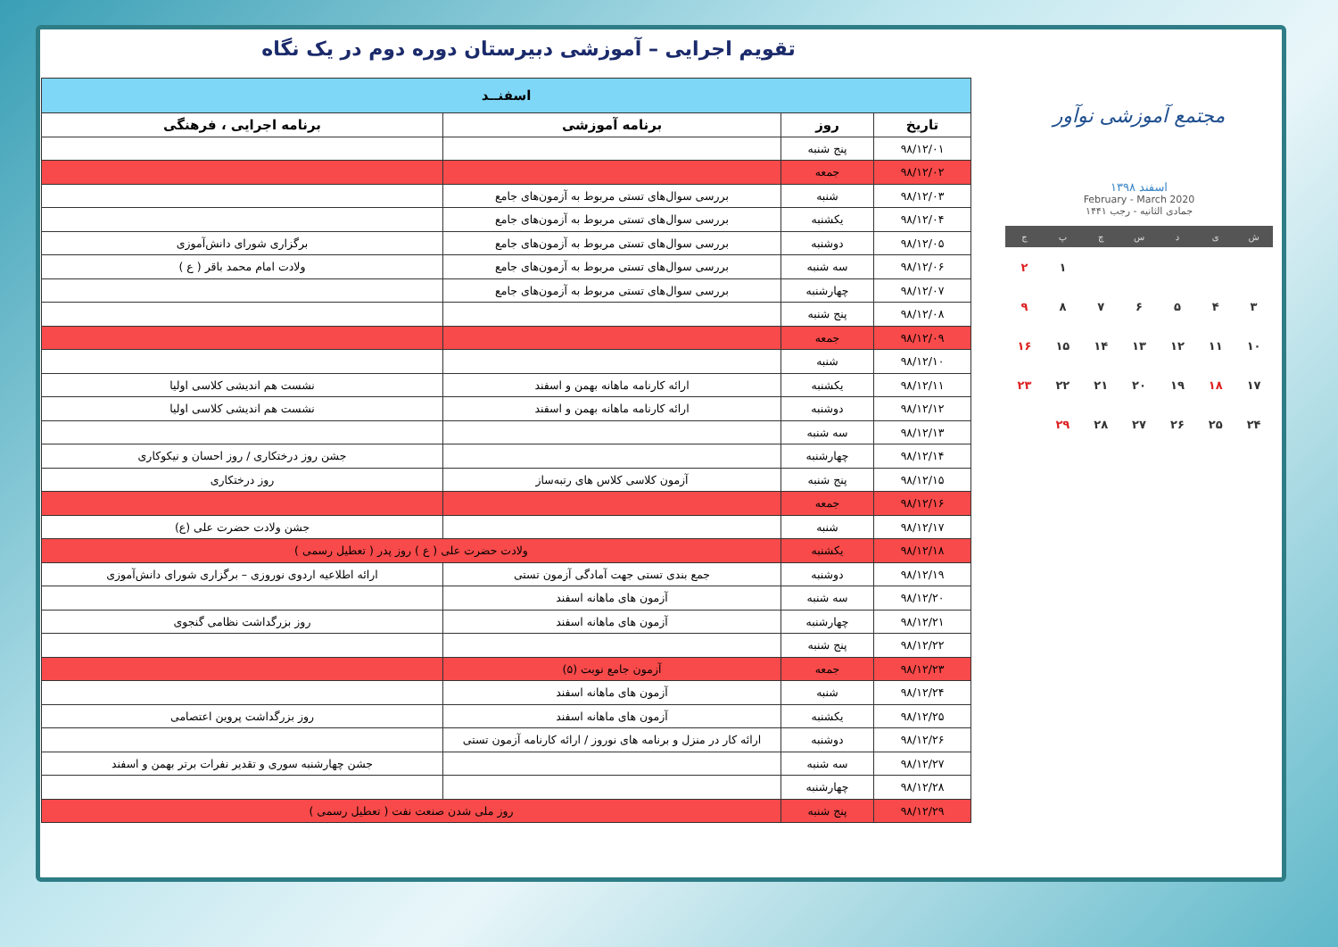تقویم اجرایی – آموزشی دبیرستان دوره دوم در یک نگاه
مجتمع آموزشی نوآور
اسفند ۱۳۹۸
February - March 2020
جمادی الثانیه - رجب ۱۴۴۱
| ش | ی | د | س | چ | پ | ج |
| --- | --- | --- | --- | --- | --- | --- |
| | | | | | ۱ | ۲ |
| ۳ | ۴ | ۵ | ۶ | ۷ | ۸ | ۹ |
| ۱۰ | ۱۱ | ۱۲ | ۱۳ | ۱۴ | ۱۵ | ۱۶ |
| ۱۷ | ۱۸ | ۱۹ | ۲۰ | ۲۱ | ۲۲ | ۲۳ |
| ۲۴ | ۲۵ | ۲۶ | ۲۷ | ۲۸ | ۲۹ | |
| اسفنــد | | | |
| --- | --- | --- | --- |
| تاریخ | روز | برنامه آموزشی | برنامه اجرایی ، فرهنگی |
| ۹۸/۱۲/۰۱ | پنج شنبه | | |
| ۹۸/۱۲/۰۲ | جمعه | | |
| ۹۸/۱۲/۰۳ | شنبه | بررسی سوال‌های تستی مربوط به آزمون‌های جامع | |
| ۹۸/۱۲/۰۴ | یکشنبه | بررسی سوال‌های تستی مربوط به آزمون‌های جامع | |
| ۹۸/۱۲/۰۵ | دوشنبه | بررسی سوال‌های تستی مربوط به آزمون‌های جامع | برگزاری شورای دانش‌آموزی |
| ۹۸/۱۲/۰۶ | سه شنبه | بررسی سوال‌های تستی مربوط به آزمون‌های جامع | ولادت امام محمد باقر ( ع ) |
| ۹۸/۱۲/۰۷ | چهارشنبه | بررسی سوال‌های تستی مربوط به آزمون‌های جامع | |
| ۹۸/۱۲/۰۸ | پنج شنبه | | |
| ۹۸/۱۲/۰۹ | جمعه | | |
| ۹۸/۱۲/۱۰ | شنبه | | |
| ۹۸/۱۲/۱۱ | یکشنبه | ارائه کارنامه ماهانه بهمن و اسفند | نشست هم اندیشی کلاسی اولیا |
| ۹۸/۱۲/۱۲ | دوشنبه | ارائه کارنامه ماهانه بهمن و اسفند | نشست هم اندیشی کلاسی اولیا |
| ۹۸/۱۲/۱۳ | سه شنبه | | |
| ۹۸/۱۲/۱۴ | چهارشنبه | | جشن روز درختکاری / روز احسان و نیکوکاری |
| ۹۸/۱۲/۱۵ | پنج شنبه | آزمون کلاسی کلاس های رتبه‌ساز | روز درختکاری |
| ۹۸/۱۲/۱۶ | جمعه | | |
| ۹۸/۱۲/۱۷ | شنبه | | جشن ولادت حضرت علی (ع) |
| ۹۸/۱۲/۱۸ | یکشنبه | ولادت حضرت علی ( ع ) روز پدر ( تعطیل رسمی ) | |
| ۹۸/۱۲/۱۹ | دوشنبه | جمع بندی تستی جهت آمادگی آزمون تستی | ارائه اطلاعیه اردوی نوروزی – برگزاری شورای دانش‌آموزی |
| ۹۸/۱۲/۲۰ | سه شنبه | آزمون های ماهانه اسفند | |
| ۹۸/۱۲/۲۱ | چهارشنبه | آزمون های ماهانه اسفند | روز بزرگداشت نظامی گنجوی |
| ۹۸/۱۲/۲۲ | پنج شنبه | | |
| ۹۸/۱۲/۲۳ | جمعه | آزمون جامع نوبت (۵) | |
| ۹۸/۱۲/۲۴ | شنبه | آزمون های ماهانه اسفند | |
| ۹۸/۱۲/۲۵ | یکشنبه | آزمون های ماهانه اسفند | روز بزرگداشت پروین اعتصامی |
| ۹۸/۱۲/۲۶ | دوشنبه | ارائه کار در منزل و برنامه های نوروز / ارائه کارنامه آزمون تستی | |
| ۹۸/۱۲/۲۷ | سه شنبه | | جشن چهارشنبه سوری و تقدیر نفرات برتر بهمن و اسفند |
| ۹۸/۱۲/۲۸ | چهارشنبه | | |
| ۹۸/۱۲/۲۹ | پنج شنبه | روز ملی شدن صنعت نفت ( تعطیل رسمی ) | |